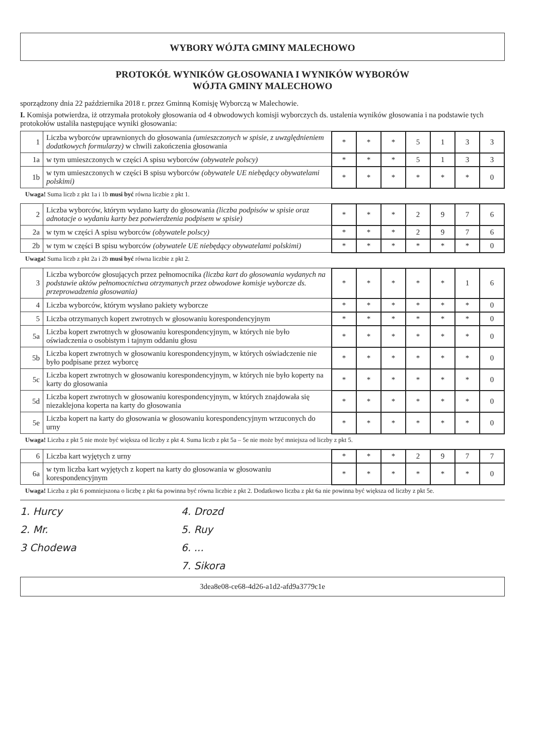WYBORY WÓJTA GMINY MALECHOWO
PROTOKÓŁ WYNIKÓW GŁOSOWANIA I WYNIKÓW WYBORÓW
WÓJTA GMINY MALECHOWO
sporządzony dnia 22 października 2018 r. przez Gminną Komisję Wyborczą w Malechowie.
I. Komisja potwierdza, iż otrzymała protokoły głosowania od 4 obwodowych komisji wyborczych ds. ustalenia wyników głosowania i na podstawie tych protokołów ustaliła następujące wyniki głosowania:
| 1 | Liczba wyborców uprawnionych do głosowania (umieszczonych w spisie, z uwzględnieniem dodatkowych formularzy) w chwili zakończenia głosowania | * | * | * | 5 | 1 | 3 | 3 |
| 1a | w tym umieszczonych w części A spisu wyborców (obywatele polscy) | * | * | * | 5 | 1 | 3 | 3 |
| 1b | w tym umieszczonych w części B spisu wyborców (obywatele UE niebędący obywatelami polskimi) | * | * | * | * | * | * | 0 |
Uwaga! Suma liczb z pkt 1a i 1b musi być równa liczbie z pkt 1.
| 2 | Liczba wyborców, którym wydano karty do głosowania (liczba podpisów w spisie oraz adnotacje o wydaniu karty bez potwierdzenia podpisem w spisie) | * | * | * | 2 | 9 | 7 | 6 |
| 2a | w tym w części A spisu wyborców (obywatele polscy) | * | * | * | 2 | 9 | 7 | 6 |
| 2b | w tym w części B spisu wyborców (obywatele UE niebędący obywatelami polskimi) | * | * | * | * | * | * | 0 |
Uwaga! Suma liczb z pkt 2a i 2b musi być równa liczbie z pkt 2.
| 3 | Liczba wyborców głosujących przez pełnomocnika (liczba kart do głosowania wydanych na podstawie aktów pełnomocnictwa otrzymanych przez obwodowe komisje wyborcze ds. przeprowadzenia głosowania) | * | * | * | * | * | 1 | 6 |
| 4 | Liczba wyborców, którym wysłano pakiety wyborcze | * | * | * | * | * | * | 0 |
| 5 | Liczba otrzymanych kopert zwrotnych w głosowaniu korespondencyjnym | * | * | * | * | * | * | 0 |
| 5a | Liczba kopert zwrotnych w głosowaniu korespondencyjnym, w których nie było oświadczenia o osobistym i tajnym oddaniu głosu | * | * | * | * | * | * | 0 |
| 5b | Liczba kopert zwrotnych w głosowaniu korespondencyjnym, w których oświadczenie nie było podpisane przez wyborcę | * | * | * | * | * | * | 0 |
| 5c | Liczba kopert zwrotnych w głosowaniu korespondencyjnym, w których nie było koperty na karty do głosowania | * | * | * | * | * | * | 0 |
| 5d | Liczba kopert zwrotnych w głosowaniu korespondencyjnym, w których znajdowała się niezaklejona koperta na karty do głosowania | * | * | * | * | * | * | 0 |
| 5e | Liczba kopert na karty do głosowania w głosowaniu korespondencyjnym wrzuconych do urny | * | * | * | * | * | * | 0 |
Uwaga! Liczba z pkt 5 nie może być większa od liczby z pkt 4. Suma liczb z pkt 5a – 5e nie może być mniejsza od liczby z pkt 5.
| 6 | Liczba kart wyjętych z urny | * | * | * | 2 | 9 | 7 | 7 |
| 6a | w tym liczba kart wyjętych z kopert na karty do głosowania w głosowaniu korespondencyjnym | * | * | * | * | * | * | 0 |
Uwaga! Liczba z pkt 6 pomniejszona o liczbę z pkt 6a powinna być równa liczbie z pkt 2. Dodatkowo liczba z pkt 6a nie powinna być większa od liczby z pkt 5e.
1. Hurcy
2. Mr.
3 Chodewa
4. Drozd
5. Ruy
6. ...
7. Sikora
3dea8e08-ce68-4d26-a1d2-afd9a3779c1e